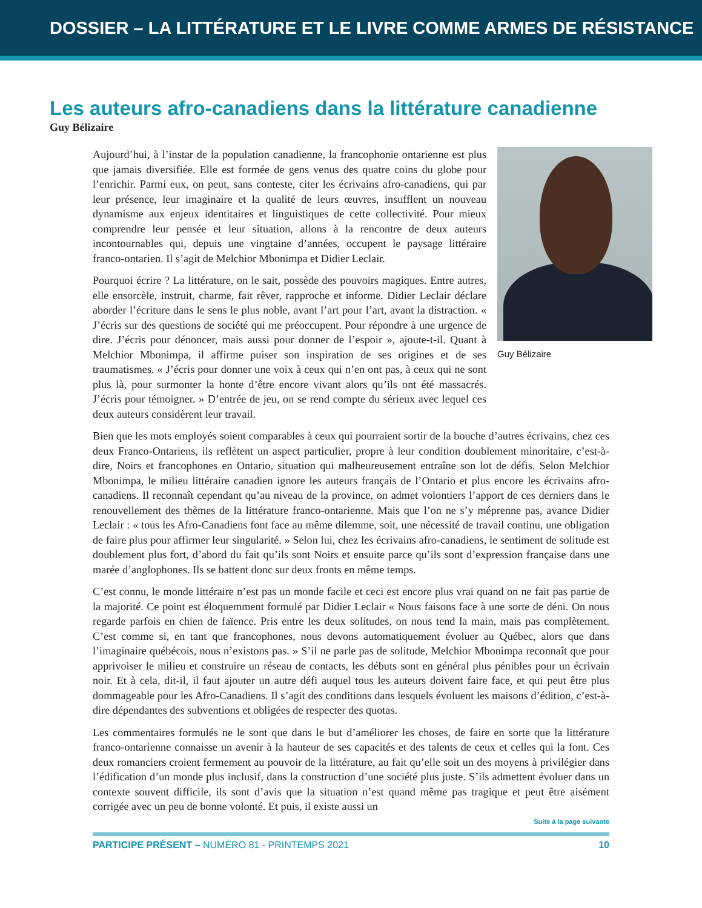DOSSIER – LA LITTÉRATURE ET LE LIVRE COMME ARMES DE RÉSISTANCE
Les auteurs afro-canadiens dans la littérature canadienne
Guy Bélizaire
Aujourd’hui, à l’instar de la population canadienne, la francophonie ontarienne est plus que jamais diversifiée. Elle est formée de gens venus des quatre coins du globe pour l’enrichir. Parmi eux, on peut, sans conteste, citer les écrivains afro-canadiens, qui par leur présence, leur imaginaire et la qualité de leurs œuvres, insufflent un nouveau dynamisme aux enjeux identitaires et linguistiques de cette collectivité. Pour mieux comprendre leur pensée et leur situation, allons à la rencontre de deux auteurs incontournables qui, depuis une vingtaine d’années, occupent le paysage littéraire franco-ontarien. Il s’agit de Melchior Mbonimpa et Didier Leclair.
Pourquoi écrire ? La littérature, on le sait, possède des pouvoirs magiques. Entre autres, elle ensorcèle, instruit, charme, fait rêver, rapproche et informe. Didier Leclair déclare aborder l’écriture dans le sens le plus noble, avant l’art pour l’art, avant la distraction. « J’écris sur des questions de société qui me préoccupent. Pour répondre à une urgence de dire. J’écris pour dénoncer, mais aussi pour donner de l’espoir », ajoute-t-il. Quant à Melchior Mbonimpa, il affirme puiser son inspiration de ses origines et de ses traumatismes. « J’écris pour donner une voix à ceux qui n’en ont pas, à ceux qui ne sont plus là, pour surmonter la honte d’être encore vivant alors qu’ils ont été massacrés. J’écris pour témoigner. » D’entrée de jeu, on se rend compte du sérieux avec lequel ces deux auteurs considèrent leur travail.
Guy Bélizaire
Bien que les mots employés soient comparables à ceux qui pourraient sortir de la bouche d’autres écrivains, chez ces deux Franco-Ontariens, ils reflètent un aspect particulier, propre à leur condition doublement minoritaire, c’est-à-dire, Noirs et francophones en Ontario, situation qui malheureusement entraîne son lot de défis. Selon Melchior Mbonimpa, le milieu littéraire canadien ignore les auteurs français de l’Ontario et plus encore les écrivains afro-canadiens. Il reconnaît cependant qu’au niveau de la province, on admet volontiers l’apport de ces derniers dans le renouvellement des thèmes de la littérature franco-ontarienne. Mais que l’on ne s’y méprenne pas, avance Didier Leclair : « tous les Afro-Canadiens font face au même dilemme, soit, une nécessité de travail continu, une obligation de faire plus pour affirmer leur singularité. » Selon lui, chez les écrivains afro-canadiens, le sentiment de solitude est doublement plus fort, d’abord du fait qu’ils sont Noirs et ensuite parce qu’ils sont d’expression française dans une marée d’anglophones. Ils se battent donc sur deux fronts en même temps.
C’est connu, le monde littéraire n’est pas un monde facile et ceci est encore plus vrai quand on ne fait pas partie de la majorité. Ce point est éloquemment formulé par Didier Leclair « Nous faisons face à une sorte de déni. On nous regarde parfois en chien de faïence. Pris entre les deux solitudes, on nous tend la main, mais pas complètement. C’est comme si, en tant que francophones, nous devons automatiquement évoluer au Québec, alors que dans l’imaginaire québécois, nous n’existons pas. » S’il ne parle pas de solitude, Melchior Mbonimpa reconnaît que pour apprivoiser le milieu et construire un réseau de contacts, les débuts sont en général plus pénibles pour un écrivain noir. Et à cela, dit-il, il faut ajouter un autre défi auquel tous les auteurs doivent faire face, et qui peut être plus dommageable pour les Afro-Canadiens. Il s’agit des conditions dans lesquels évoluent les maisons d’édition, c’est-à-dire dépendantes des subventions et obligées de respecter des quotas.
Les commentaires formulés ne le sont que dans le but d’améliorer les choses, de faire en sorte que la littérature franco-ontarienne connaisse un avenir à la hauteur de ses capacités et des talents de ceux et celles qui la font. Ces deux romanciers croient fermement au pouvoir de la littérature, au fait qu’elle soit un des moyens à privilégier dans l’édification d’un monde plus inclusif, dans la construction d’une société plus juste. S’ils admettent évoluer dans un contexte souvent difficile, ils sont d’avis que la situation n’est quand même pas tragique et peut être aisément corrigée avec un peu de bonne volonté. Et puis, il existe aussi un
Suite à la page suivante
PARTICIPE PRÉSENT – NUMÉRO 81 - PRINTEMPS 2021 10